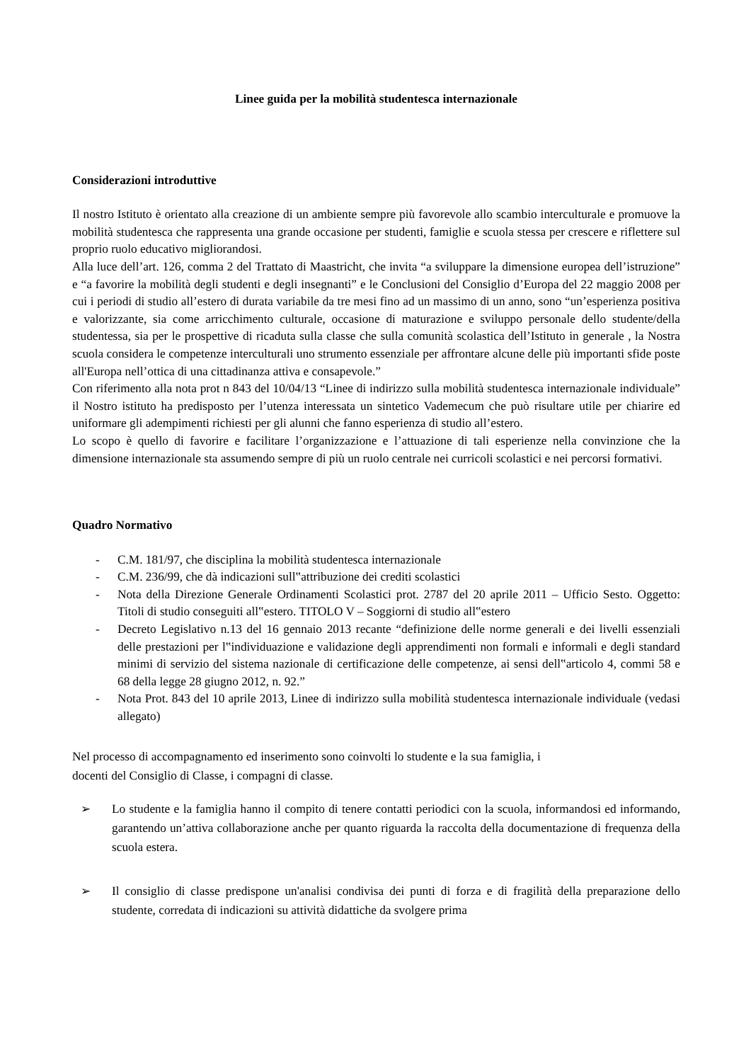Linee guida per la mobilità studentesca internazionale
Considerazioni introduttive
Il nostro Istituto è orientato alla creazione di un ambiente sempre più favorevole allo scambio interculturale e promuove la mobilità studentesca che rappresenta una grande occasione per studenti, famiglie e scuola stessa per crescere e riflettere sul proprio ruolo educativo migliorandosi.
Alla luce dell’art. 126, comma 2 del Trattato di Maastricht, che invita “a sviluppare la dimensione europea dell’istruzione” e “a favorire la mobilità degli studenti e degli insegnanti” e le Conclusioni del Consiglio d’Europa del 22 maggio 2008 per cui i periodi di studio all’estero di durata variabile da tre mesi fino ad un massimo di un anno, sono “un’esperienza positiva e valorizzante, sia come arricchimento culturale, occasione di maturazione e sviluppo personale dello studente/della studentessa, sia per le prospettive di ricaduta sulla classe che sulla comunità scolastica dell’Istituto in generale , la Nostra scuola considera le competenze interculturali uno strumento essenziale per affrontare alcune delle più importanti sfide poste all'Europa nell’ottica di una cittadinanza attiva e consapevole.”
Con riferimento alla nota prot n 843 del 10/04/13 “Linee di indirizzo sulla mobilità studentesca internazionale individuale” il Nostro istituto ha predisposto per l’utenza interessata un sintetico Vademecum che può risultare utile per chiarire ed uniformare gli adempimenti richiesti per gli alunni che fanno esperienza di studio all’estero.
Lo scopo è quello di favorire e facilitare l’organizzazione e l’attuazione di tali esperienze nella convinzione che la dimensione internazionale sta assumendo sempre di più un ruolo centrale nei curricoli scolastici e nei percorsi formativi.
Quadro Normativo
- C.M. 181/97, che disciplina la mobilità studentesca internazionale
- C.M. 236/99, che dà indicazioni sull‟attribuzione dei crediti scolastici
- Nota della Direzione Generale Ordinamenti Scolastici prot. 2787 del 20 aprile 2011 – Ufficio Sesto. Oggetto: Titoli di studio conseguiti all‟estero. TITOLO V – Soggiorni di studio all‟estero
- Decreto Legislativo n.13 del 16 gennaio 2013 recante “definizione delle norme generali e dei livelli essenziali delle prestazioni per l‟individuazione e validazione degli apprendimenti non formali e informali e degli standard minimi di servizio del sistema nazionale di certificazione delle competenze, ai sensi dell‟articolo 4, commi 58 e 68 della legge 28 giugno 2012, n. 92.”
- Nota Prot. 843 del 10 aprile 2013, Linee di indirizzo sulla mobilità studentesca internazionale individuale (vedasi allegato)
Nel processo di accompagnamento ed inserimento sono coinvolti lo studente e la sua famiglia, i
docenti del Consiglio di Classe, i compagni di classe.
➢ Lo studente e la famiglia hanno il compito di tenere contatti periodici con la scuola, informandosi ed informando, garantendo un’attiva collaborazione anche per quanto riguarda la raccolta della documentazione di frequenza della scuola estera.
➢ Il consiglio di classe predispone un'analisi condivisa dei punti di forza e di fragilità della preparazione dello studente, corredata di indicazioni su attività didattiche da svolgere prima